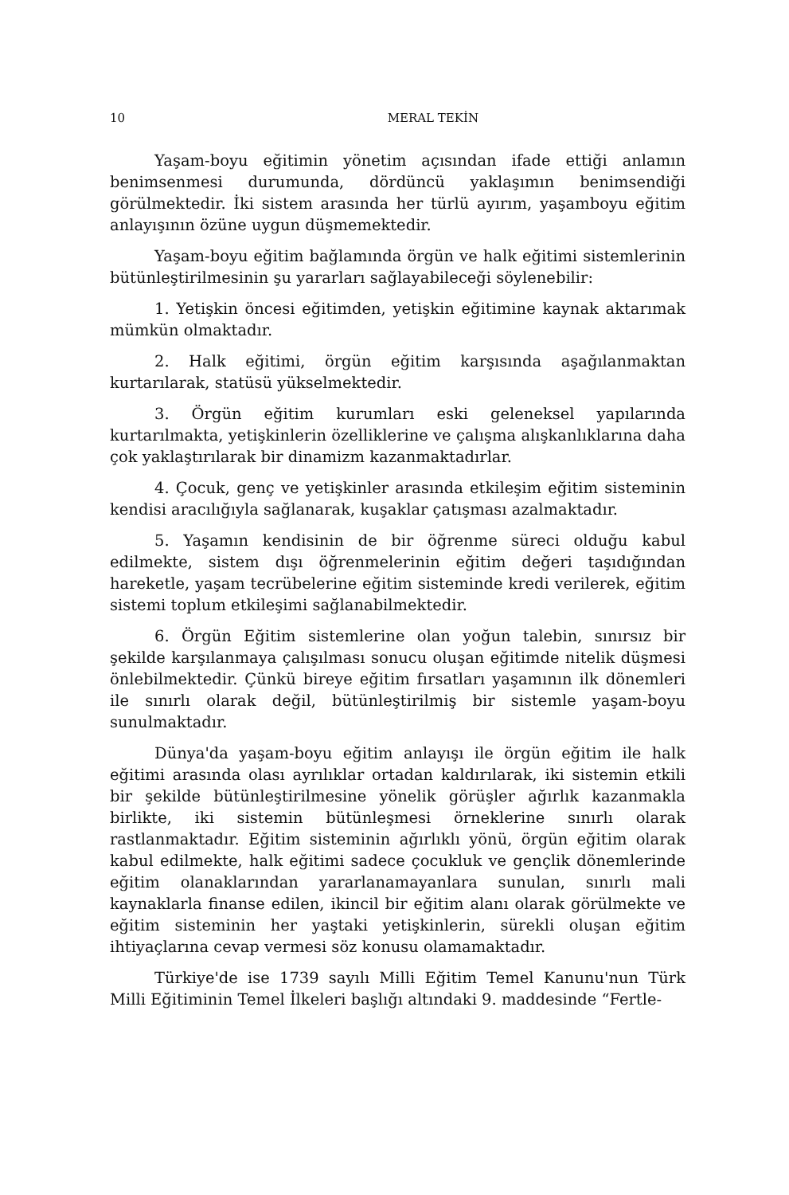10 MERAL TEKİN
Yaşam-boyu eğitimin yönetim açısından ifade ettiği anlamın benimsenmesi durumunda, dördüncü yaklaşımın benimsendiği görülmektedir. İki sistem arasında her türlü ayırım, yaşamboyu eğitim anlayışının özüne uygun düşmemektedir.
Yaşam-boyu eğitim bağlamında örgün ve halk eğitimi sistemlerinin bütünleştirilmesinin şu yararları sağlayabileceği söylenebilir:
1. Yetişkin öncesi eğitimden, yetişkin eğitimine kaynak aktarımak mümkün olmaktadır.
2. Halk eğitimi, örgün eğitim karşısında aşağılanmaktan kurtarılarak, statüsü yükselmektedir.
3. Örgün eğitim kurumları eski geleneksel yapılarında kurtarılmakta, yetişkinlerin özelliklerine ve çalışma alışkanlıklarına daha çok yaklaştırılarak bir dinamizm kazanmaktadırlar.
4. Çocuk, genç ve yetişkinler arasında etkileşim eğitim sisteminin kendisi aracılığıyla sağlanarak, kuşaklar çatışması azalmaktadır.
5. Yaşamın kendisinin de bir öğrenme süreci olduğu kabul edilmekte, sistem dışı öğrenmelerinin eğitim değeri taşıdığından hareketle, yaşam tecrübelerine eğitim sisteminde kredi verilerek, eğitim sistemi toplum etkileşimi sağlanabilmektedir.
6. Örgün Eğitim sistemlerine olan yoğun talebin, sınırsız bir şekilde karşılanmaya çalışılması sonucu oluşan eğitimde nitelik düşmesi önlebilmektedir. Çünkü bireye eğitim fırsatları yaşamının ilk dönemleri ile sınırlı olarak değil, bütünleştirilmiş bir sistemle yaşam-boyu sunulmaktadır.
Dünya'da yaşam-boyu eğitim anlayışı ile örgün eğitim ile halk eğitimi arasında olası ayrılıklar ortadan kaldırılarak, iki sistemin etkili bir şekilde bütünleştirilmesine yönelik görüşler ağırlık kazanmakla birlikte, iki sistemin bütünleşmesi örneklerine sınırlı olarak rastlanmaktadır. Eğitim sisteminin ağırlıklı yönü, örgün eğitim olarak kabul edilmekte, halk eğitimi sadece çocukluk ve gençlik dönemlerinde eğitim olanaklarından yararlanamayanlara sunulan, sınırlı mali kaynaklarla finanse edilen, ikincil bir eğitim alanı olarak görülmekte ve eğitim sisteminin her yaştaki yetişkinlerin, sürekli oluşan eğitim ihtiyaçlarına cevap vermesi söz konusu olamamaktadır.
Türkiye'de ise 1739 sayılı Milli Eğitim Temel Kanunu'nun Türk Milli Eğitiminin Temel İlkeleri başlığı altındaki 9. maddesinde “Fertle-